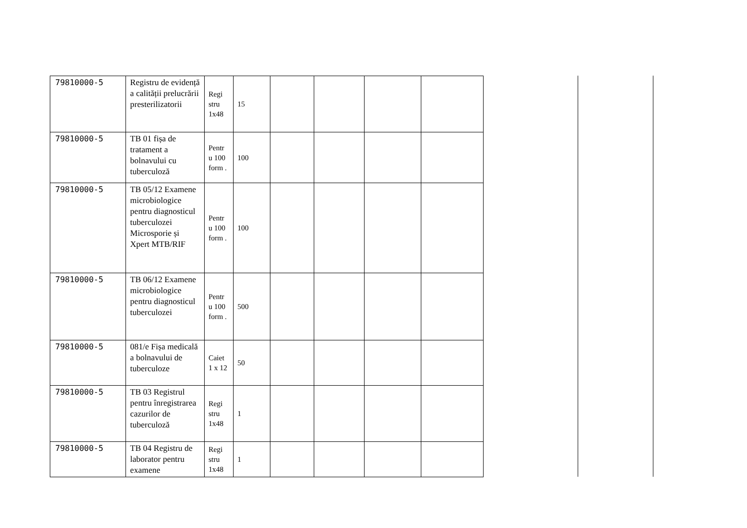| 79810000-5 | Registru de evidență a calității prelucrării presterilizatorii | Regi stru 1x48 | 15 | | | | |
| 79810000-5 | TB 01 fișa de tratament a bolnavului cu tuberculoză | Pentr u 100 form . | 100 | | | | |
| 79810000-5 | TB 05/12 Examene microbiologice pentru diagnosticul tuberculozei Microsporie și Xpert MTB/RIF | Pentr u 100 form . | 100 | | | | |
| 79810000-5 | TB 06/12 Examene microbiologice pentru diagnosticul tuberculozei | Pentr u 100 form . | 500 | | | | |
| 79810000-5 | 081/e Fișa medicală a bolnavului de tuberculoze | Caiet 1 x 12 | 50 | | | | |
| 79810000-5 | TB 03 Registrul pentru înregistrarea cazurilor de tuberculoză | Regi stru 1x48 | 1 | | | | |
| 79810000-5 | TB 04 Registru de laborator pentru examene | Regi stru 1x48 | 1 | | | | |